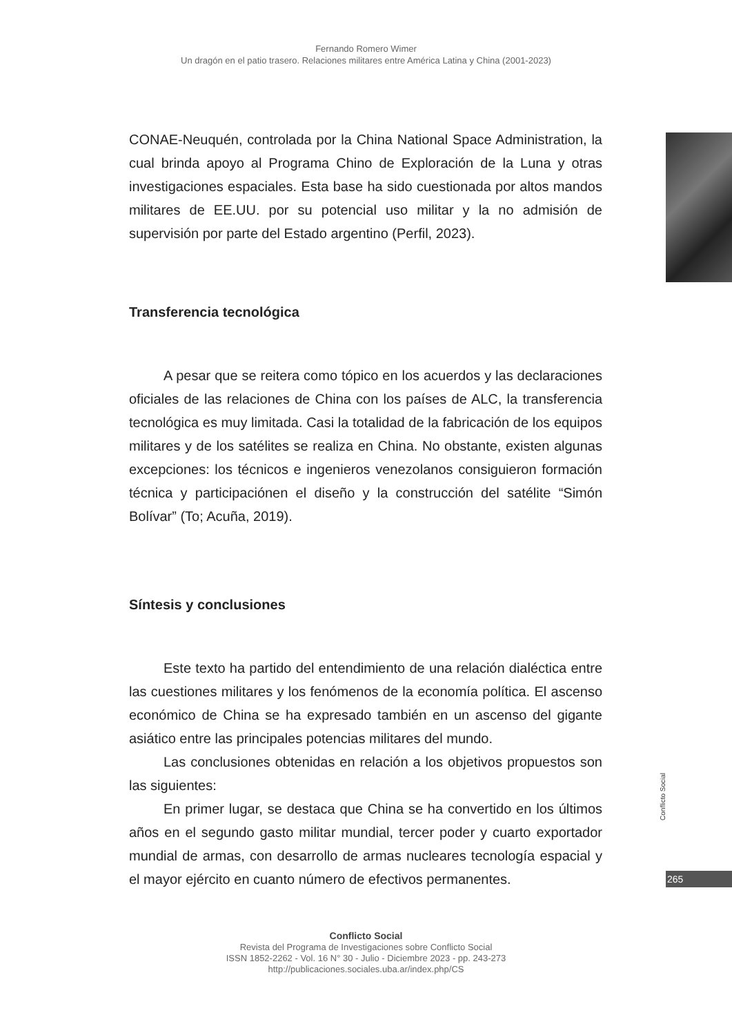Fernando Romero Wimer
Un dragón en el patio trasero. Relaciones militares entre América Latina y China (2001-2023)
CONAE-Neuquén, controlada por la China National Space Administration, la cual brinda apoyo al Programa Chino de Exploración de la Luna y otras investigaciones espaciales. Esta base ha sido cuestionada por altos mandos militares de EE.UU. por su potencial uso militar y la no admisión de supervisión por parte del Estado argentino (Perfil, 2023).
Transferencia tecnológica
A pesar que se reitera como tópico en los acuerdos y las declaraciones oficiales de las relaciones de China con los países de ALC, la transferencia tecnológica es muy limitada. Casi la totalidad de la fabricación de los equipos militares y de los satélites se realiza en China. No obstante, existen algunas excepciones: los técnicos e ingenieros venezolanos consiguieron formación técnica y participaciónen el diseño y la construcción del satélite “Simón Bolívar” (To; Acuña, 2019).
Síntesis y conclusiones
Este texto ha partido del entendimiento de una relación dialéctica entre las cuestiones militares y los fenómenos de la economía política. El ascenso económico de China se ha expresado también en un ascenso del gigante asiático entre las principales potencias militares del mundo.
Las conclusiones obtenidas en relación a los objetivos propuestos son las siguientes:
En primer lugar, se destaca que China se ha convertido en los últimos años en el segundo gasto militar mundial, tercer poder y cuarto exportador mundial de armas, con desarrollo de armas nucleares tecnología espacial y el mayor ejército en cuanto número de efectivos permanentes.
Conflicto Social
265
Conflicto Social
Revista del Programa de Investigaciones sobre Conflicto Social
ISSN 1852-2262 - Vol. 16 N° 30 - Julio - Diciembre 2023 - pp. 243-273
http://publicaciones.sociales.uba.ar/index.php/CS